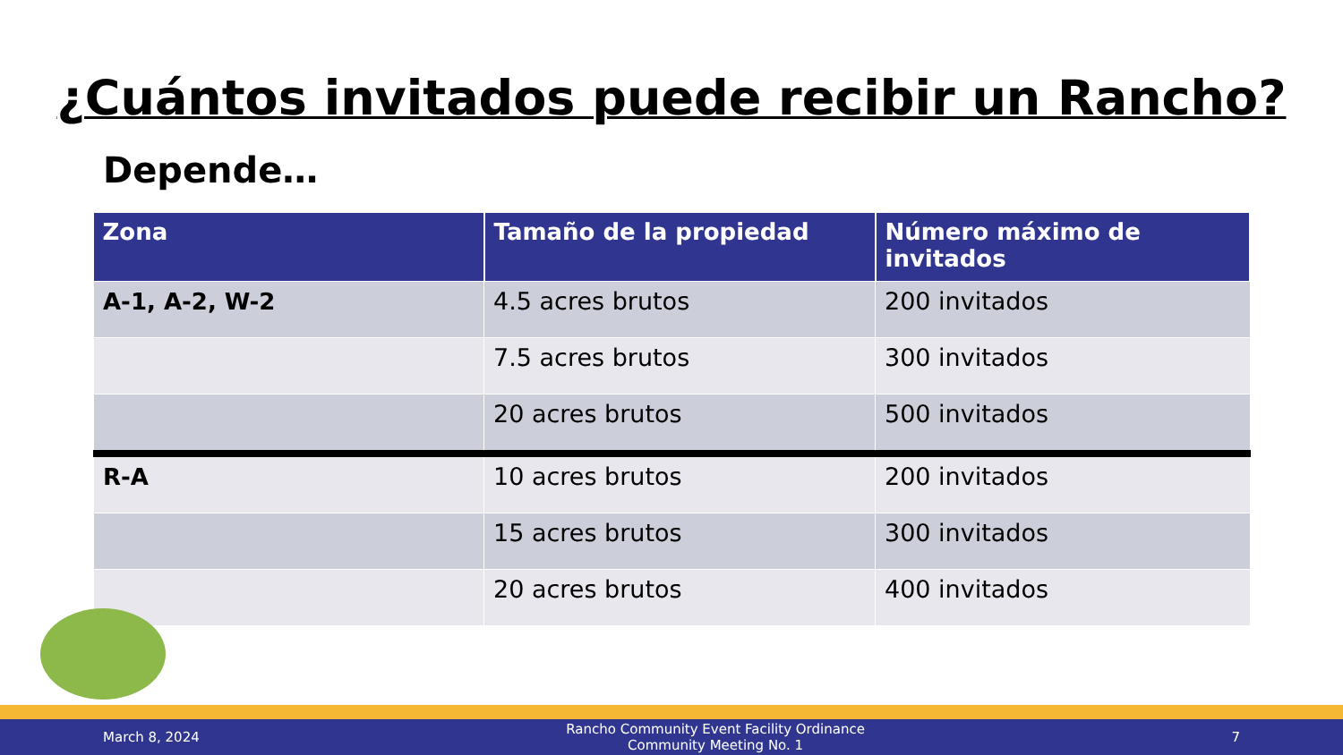¿Cuántos invitados puede recibir un Rancho?
Depende…
| Zona | Tamaño de la propiedad | Número máximo de invitados |
| --- | --- | --- |
| A-1, A-2, W-2 | 4.5 acres brutos | 200 invitados |
| | 7.5 acres brutos | 300 invitados |
| | 20 acres brutos | 500 invitados |
| R-A | 10 acres brutos | 200 invitados |
| | 15 acres brutos | 300 invitados |
| | 20 acres brutos | 400 invitados |
March 8, 2024 Rancho Community Event Facility Ordinance
Community Meeting No. 1 7